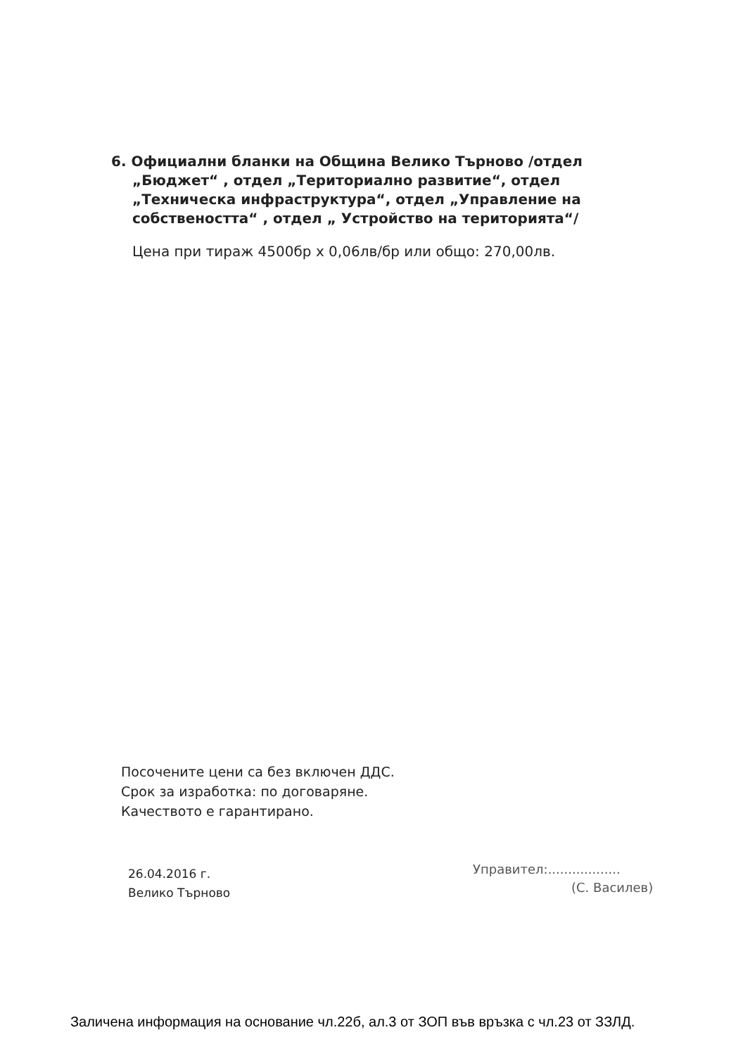6. Официални бланки на Община Велико Търново /отдел „Бюджет“ , отдел „Териториално развитие“, отдел „Техническа инфраструктура“, отдел „Управление на собствеността“ , отдел „ Устройство на територията“/
Цена при тираж 4500бр х 0,06лв/бр или общо: 270,00лв.
Посочените цени са без включен ДДС.
Срок за изработка: по договаряне.
Качеството е гарантирано.
26.04.2016 г.
Велико Търново
Управител:..................
(С. Василев)
Заличена информация на основание чл.22б, ал.3 от ЗОП във връзка с чл.23 от ЗЗЛД.